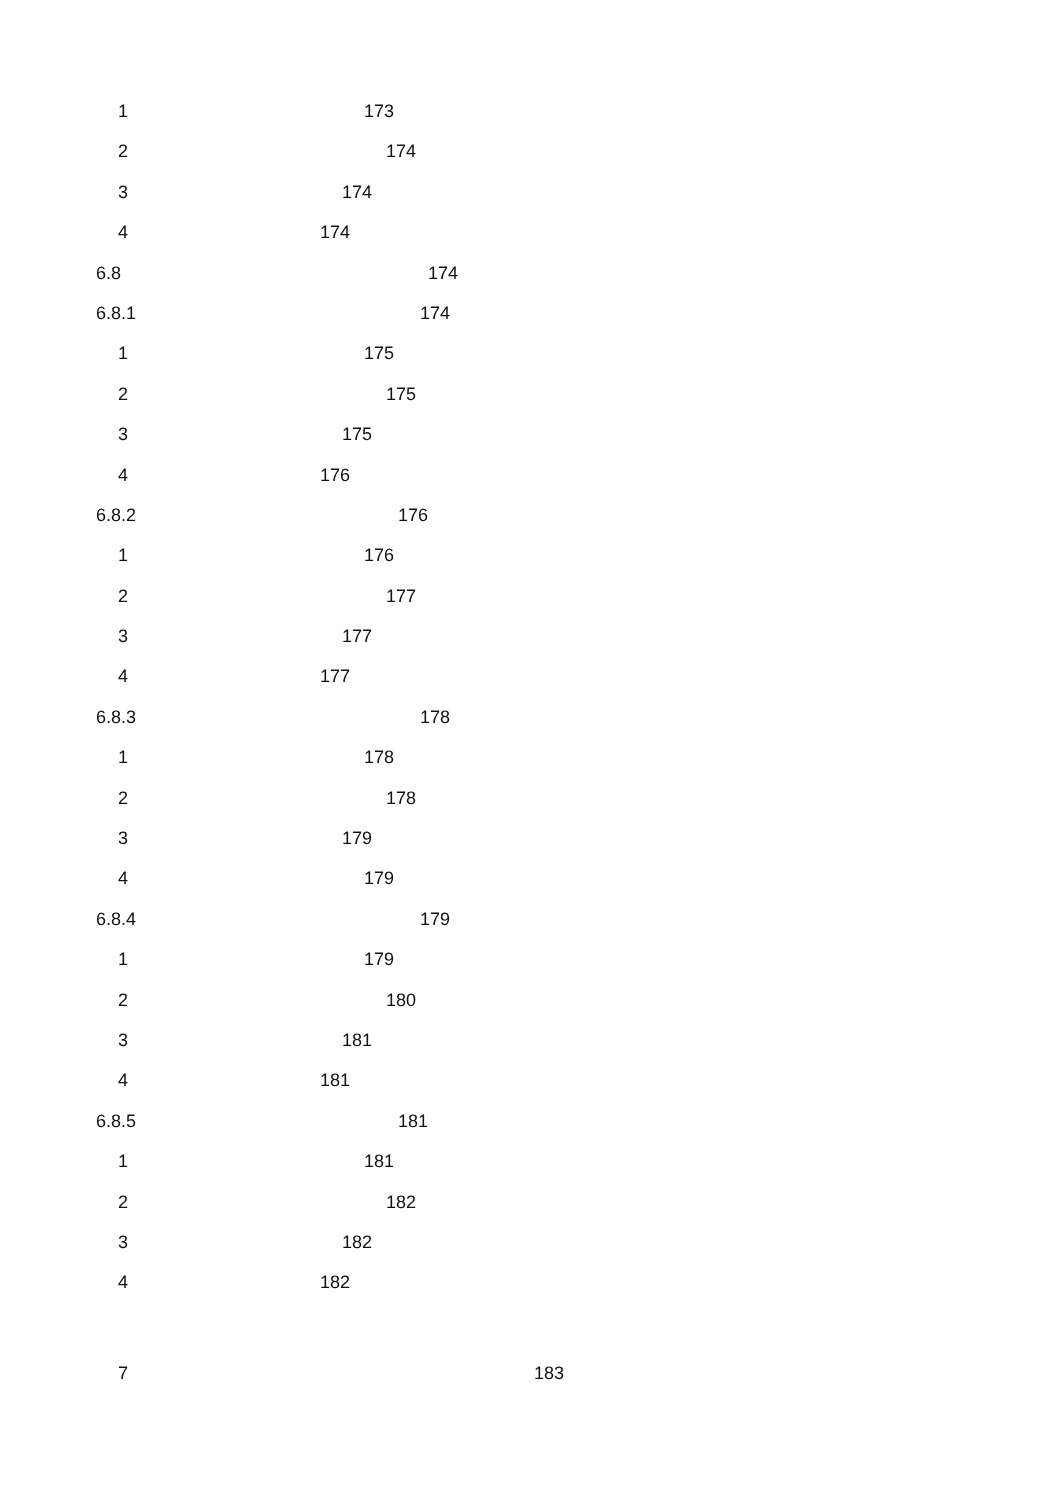1 173
2 174
3 174
4 174
6.8 174
6.8.1 174
1 175
2 175
3 175
4 176
6.8.2 176
1 176
2 177
3 177
4 177
6.8.3 178
1 178
2 178
3 179
4 179
6.8.4 179
1 179
2 180
3 181
4 181
6.8.5 181
1 181
2 182
3 182
4 182
7 183